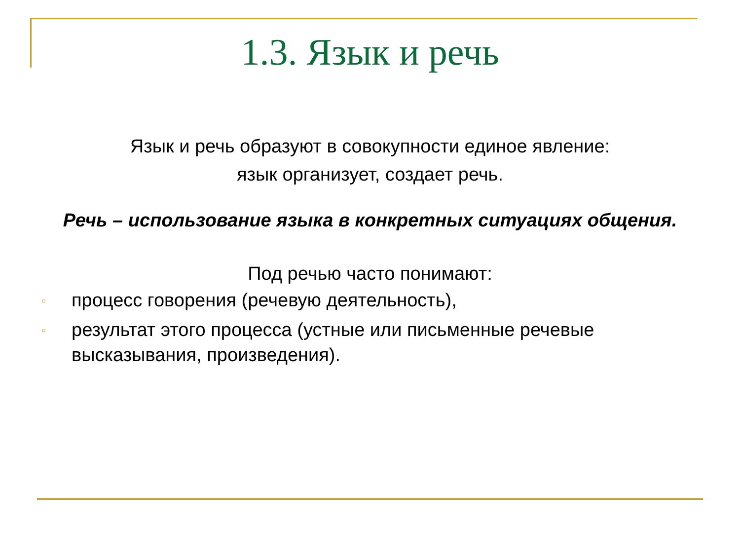1.3. Язык и речь
Язык и речь образуют в совокупности единое явление:
язык организует, создает речь.
Речь – использование языка в конкретных ситуациях общения.
Под речью часто понимают:
▫ процесс говорения (речевую деятельность),
▫ результат этого процесса (устные или письменные речевые высказывания, произведения).